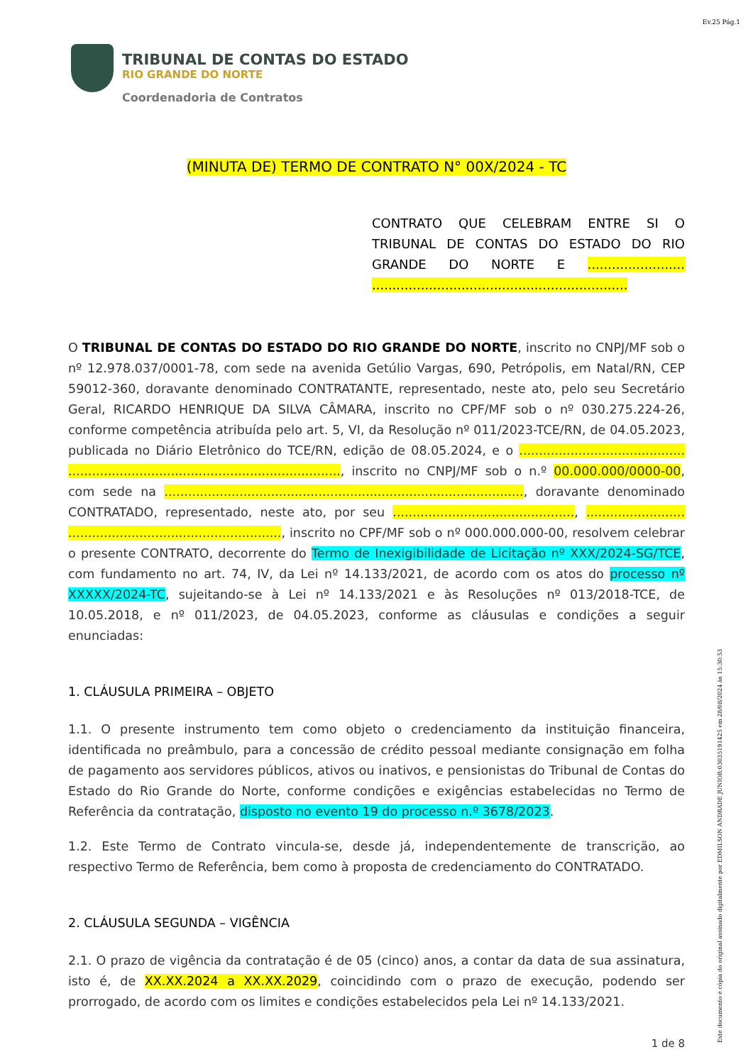Ev.25 Pág.1
TRIBUNAL DE CONTAS DO ESTADO
RIO GRANDE DO NORTE
Coordenadoria de Contratos
(MINUTA DE) TERMO DE CONTRATO N° 00X/2024 - TC
CONTRATO QUE CELEBRAM ENTRE SI O TRIBUNAL DE CONTAS DO ESTADO DO RIO GRANDE DO NORTE E ........................ ...............................................................
O TRIBUNAL DE CONTAS DO ESTADO DO RIO GRANDE DO NORTE, inscrito no CNPJ/MF sob o nº 12.978.037/0001-78, com sede na avenida Getúlio Vargas, 690, Petrópolis, em Natal/RN, CEP 59012-360, doravante denominado CONTRATANTE, representado, neste ato, pelo seu Secretário Geral, RICARDO HENRIQUE DA SILVA CÂMARA, inscrito no CPF/MF sob o nº 030.275.224-26, conforme competência atribuída pelo art. 5, VI, da Resolução nº 011/2023-TCE/RN, de 04.05.2023, publicada no Diário Eletrônico do TCE/RN, edição de 08.05.2024, e o .......................................... ....................................................................., inscrito no CNPJ/MF sob o n.º 00.000.000/0000-00, com sede na ..........................................................................................., doravante denominado CONTRATADO, representado, neste ato, por seu .............................................., ......................... ......................................................, inscrito no CPF/MF sob o nº 000.000.000-00, resolvem celebrar o presente CONTRATO, decorrente do Termo de Inexigibilidade de Licitação nº XXX/2024-SG/TCE, com fundamento no art. 74, IV, da Lei nº 14.133/2021, de acordo com os atos do processo nº XXXXX/2024-TC, sujeitando-se à Lei nº 14.133/2021 e às Resoluções nº 013/2018-TCE, de 10.05.2018, e nº 011/2023, de 04.05.2023, conforme as cláusulas e condições a seguir enunciadas:
1. CLÁUSULA PRIMEIRA – OBJETO
1.1. O presente instrumento tem como objeto o credenciamento da instituição financeira, identificada no preâmbulo, para a concessão de crédito pessoal mediante consignação em folha de pagamento aos servidores públicos, ativos ou inativos, e pensionistas do Tribunal de Contas do Estado do Rio Grande do Norte, conforme condições e exigências estabelecidas no Termo de Referência da contratação, disposto no evento 19 do processo n.º 3678/2023.
1.2. Este Termo de Contrato vincula-se, desde já, independentemente de transcrição, ao respectivo Termo de Referência, bem como à proposta de credenciamento do CONTRATADO.
2. CLÁUSULA SEGUNDA – VIGÊNCIA
2.1. O prazo de vigência da contratação é de 05 (cinco) anos, a contar da data de sua assinatura, isto é, de XX.XX.2024 a XX.XX.2029, coincidindo com o prazo de execução, podendo ser prorrogado, de acordo com os limites e condições estabelecidos pela Lei nº 14.133/2021.
1 de 8
Este documento é cópia do original assinado digitalmente por EDMILSON ANDRADE JUNIOR:03035191425 em 28/08/2024 às 15:30:53